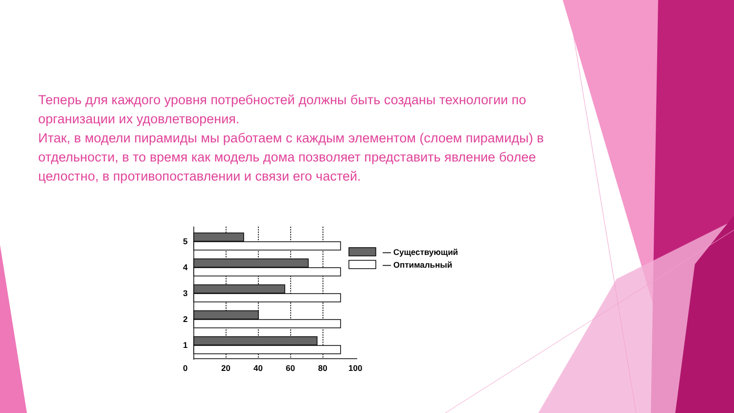Теперь для каждого уровня потребностей должны быть созданы технологии по организации их удовлетворения.
Итак, в модели пирамиды мы работаем с каждым элементом (слоем пирамиды) в отдельности, в то время как модель дома позволяет представить явление более целостно, в противопоставлении и связи его частей.
5
4
3
2
1
0
20
40
60
80
100
— Существующий
— Оптимальный